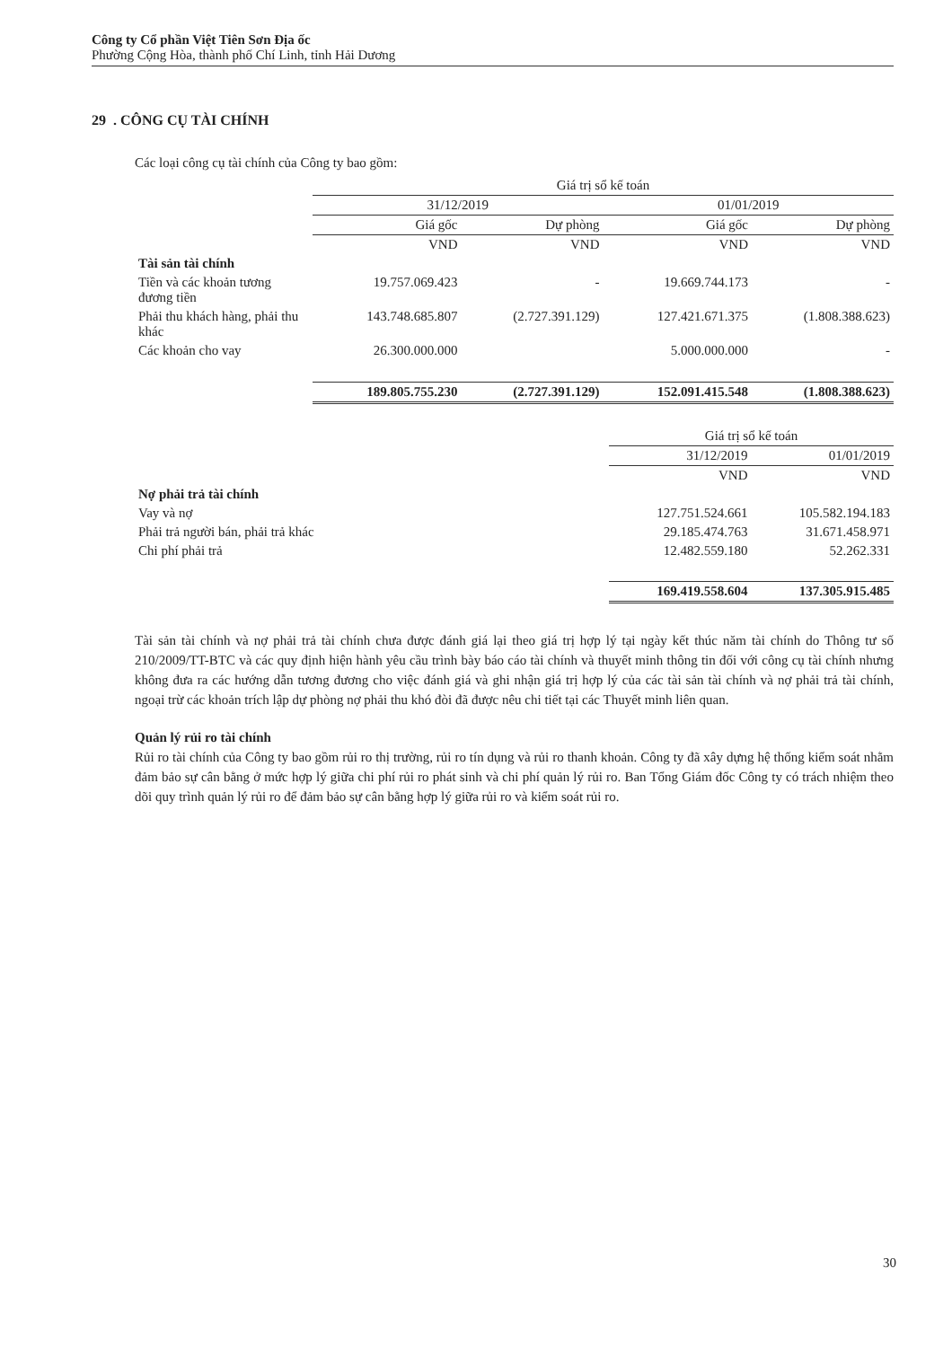Công ty Cổ phần Việt Tiên Sơn Địa ốc
Phường Cộng Hòa, thành phố Chí Linh, tỉnh Hải Dương
29 . CÔNG CỤ TÀI CHÍNH
Các loại công cụ tài chính của Công ty bao gồm:
| | Giá trị sổ kế toán | | | |
| --- | --- | --- | --- | --- |
| | 31/12/2019 | | 01/01/2019 | |
| | Giá gốc | Dự phòng | Giá gốc | Dự phòng |
| | VND | VND | VND | VND |
| Tài sản tài chính | | | | |
| Tiền và các khoản tương đương tiền | 19.757.069.423 | - | 19.669.744.173 | - |
| Phải thu khách hàng, phải thu khác | 143.748.685.807 | (2.727.391.129) | 127.421.671.375 | (1.808.388.623) |
| Các khoản cho vay | 26.300.000.000 | | 5.000.000.000 | - |
| | 189.805.755.230 | (2.727.391.129) | 152.091.415.548 | (1.808.388.623) |
| | Giá trị sổ kế toán | |
| --- | --- | --- |
| | 31/12/2019 | 01/01/2019 |
| | VND | VND |
| Nợ phải trả tài chính | | |
| Vay và nợ | 127.751.524.661 | 105.582.194.183 |
| Phải trả người bán, phải trả khác | 29.185.474.763 | 31.671.458.971 |
| Chi phí phải trả | 12.482.559.180 | 52.262.331 |
| | 169.419.558.604 | 137.305.915.485 |
Tài sản tài chính và nợ phải trả tài chính chưa được đánh giá lại theo giá trị hợp lý tại ngày kết thúc năm tài chính do Thông tư số 210/2009/TT-BTC và các quy định hiện hành yêu cầu trình bày báo cáo tài chính và thuyết minh thông tin đối với công cụ tài chính nhưng không đưa ra các hướng dẫn tương đương cho việc đánh giá và ghi nhận giá trị hợp lý của các tài sản tài chính và nợ phải trả tài chính, ngoại trừ các khoản trích lập dự phòng nợ phải thu khó đòi đã được nêu chi tiết tại các Thuyết minh liên quan.
Quản lý rủi ro tài chính
Rủi ro tài chính của Công ty bao gồm rủi ro thị trường, rủi ro tín dụng và rủi ro thanh khoản. Công ty đã xây dựng hệ thống kiểm soát nhằm đảm bảo sự cân bằng ở mức hợp lý giữa chi phí rủi ro phát sinh và chi phí quản lý rủi ro. Ban Tổng Giám đốc Công ty có trách nhiệm theo dõi quy trình quản lý rủi ro để đảm bảo sự cân bằng hợp lý giữa rủi ro và kiểm soát rủi ro.
30